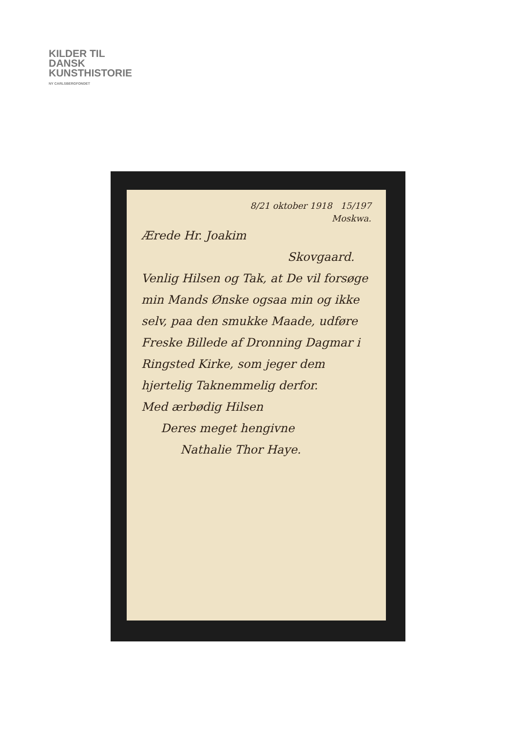KILDER TIL
DANSK
KUNSTHISTORIE
NY CARLSBERGFONDET
8/21 oktober 1918 15/197
Moskwa.
Ærede Hr. Joakim
Skovgaard.
Venlig Hilsen og Tak, at De vil forsøge min Mands Ønske ogsaa min og ikke selv, paa den smukke Maade, udføre Freske Billede af Dronning Dagmar i Ringsted Kirke, som jeger dem hjertelig Taknemmelig derfor.
Med ærbødig Hilsen
Deres meget hengivne
Nathalie Thor Haye.